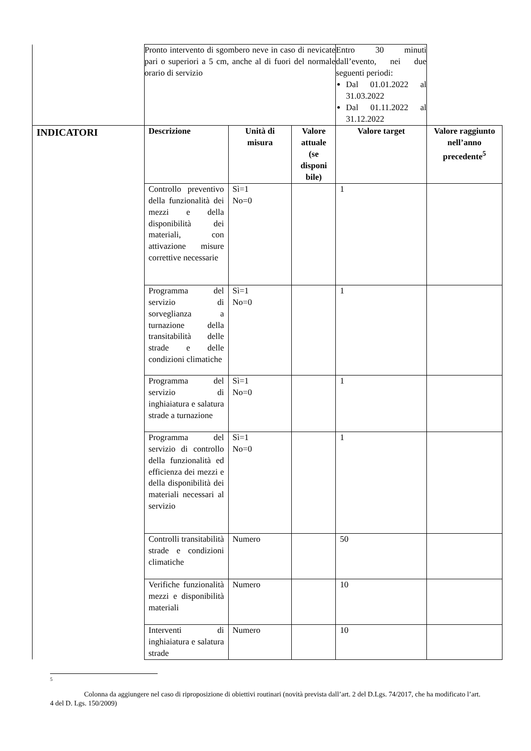| | Pronto intervento di sgombero neve in caso di nevicate pari o superiori a 5 cm, anche al di fuori del normale orario di servizio | | | Entro 30 minuti dall’evento, nei due seguenti periodi: Dal 01.01.2022 al 31.03.2022 Dal 01.11.2022 al 31.12.2022 | |
| INDICATORI | Descrizione | Unità di misura | Valore attuale (se disponi bile) | Valore target | Valore raggiunto nell’anno precedente<sup>5</sup> |
| | Controllo preventivo della funzionalità dei mezzi e della disponibilità dei materiali, con attivazione misure correttive necessarie | Sì=1 No=0 | | 1 | |
| | Programma del servizio di sorveglianza a turnazione della transitabilità delle strade e delle condizioni climatiche | Sì=1 No=0 | | 1 | |
| | Programma del servizio di inghiaiatura e salatura strade a turnazione | Sì=1 No=0 | | 1 | |
| | Programma del servizio di controllo della funzionalità ed efficienza dei mezzi e della disponibilità dei materiali necessari al servizio | Sì=1 No=0 | | 1 | |
| | Controlli transitabilità strade e condizioni climatiche | Numero | | 50 | |
| | Verifiche funzionalità mezzi e disponibilità materiali | Numero | | 10 | |
| | Interventi di inghiaiatura e salatura strade | Numero | | 10 | |
5
Colonna da aggiungere nel caso di riproposizione di obiettivi routinari (novità prevista dall’art. 2 del D.Lgs. 74/2017, che ha modificato l’art. 4 del D. Lgs. 150/2009)